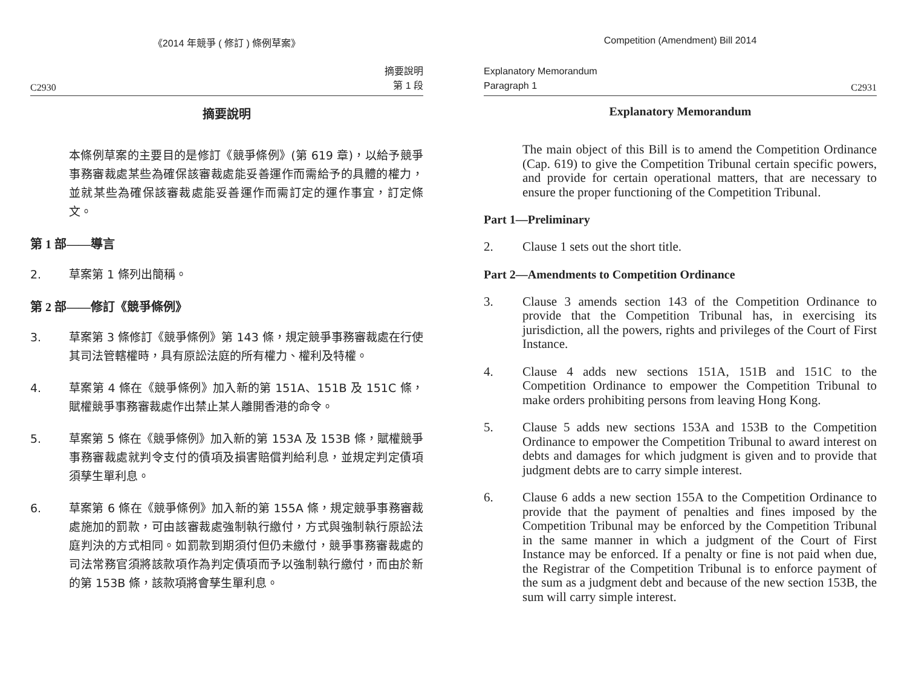《2014 年競爭 ( 修訂 ) 條例草案》
C2930 摘要說明
第 1 段
摘要說明
本條例草案的主要目的是修訂《競爭條例》(第 619 章)，以給予競爭事務審裁處某些為確保該審裁處能妥善運作而需給予的具體的權力，並就某些為確保該審裁處能妥善運作而需訂定的運作事宜，訂定條文。
第 1 部——導言
2. 草案第 1 條列出簡稱。
第 2 部——修訂《競爭條例》
3. 草案第 3 條修訂《競爭條例》第 143 條，規定競爭事務審裁處在行使其司法管轄權時，具有原訟法庭的所有權力、權利及特權。
4. 草案第 4 條在《競爭條例》加入新的第 151A、151B 及 151C 條，賦權競爭事務審裁處作出禁止某人離開香港的命令。
5. 草案第 5 條在《競爭條例》加入新的第 153A 及 153B 條，賦權競爭事務審裁處就判令支付的債項及損害賠償判給利息，並規定判定債項須孳生單利息。
6. 草案第 6 條在《競爭條例》加入新的第 155A 條，規定競爭事務審裁處施加的罰款，可由該審裁處強制執行繳付，方式與強制執行原訟法庭判決的方式相同。如罰款到期須付但仍未繳付，競爭事務審裁處的司法常務官須將該款項作為判定債項而予以強制執行繳付，而由於新的第 153B 條，該款項將會孳生單利息。
Competition (Amendment) Bill 2014
Explanatory Memorandum
Paragraph 1 C2931
Explanatory Memorandum
The main object of this Bill is to amend the Competition Ordinance (Cap. 619) to give the Competition Tribunal certain specific powers, and provide for certain operational matters, that are necessary to ensure the proper functioning of the Competition Tribunal.
Part 1—Preliminary
2. Clause 1 sets out the short title.
Part 2—Amendments to Competition Ordinance
3. Clause 3 amends section 143 of the Competition Ordinance to provide that the Competition Tribunal has, in exercising its jurisdiction, all the powers, rights and privileges of the Court of First Instance.
4. Clause 4 adds new sections 151A, 151B and 151C to the Competition Ordinance to empower the Competition Tribunal to make orders prohibiting persons from leaving Hong Kong.
5. Clause 5 adds new sections 153A and 153B to the Competition Ordinance to empower the Competition Tribunal to award interest on debts and damages for which judgment is given and to provide that judgment debts are to carry simple interest.
6. Clause 6 adds a new section 155A to the Competition Ordinance to provide that the payment of penalties and fines imposed by the Competition Tribunal may be enforced by the Competition Tribunal in the same manner in which a judgment of the Court of First Instance may be enforced. If a penalty or fine is not paid when due, the Registrar of the Competition Tribunal is to enforce payment of the sum as a judgment debt and because of the new section 153B, the sum will carry simple interest.